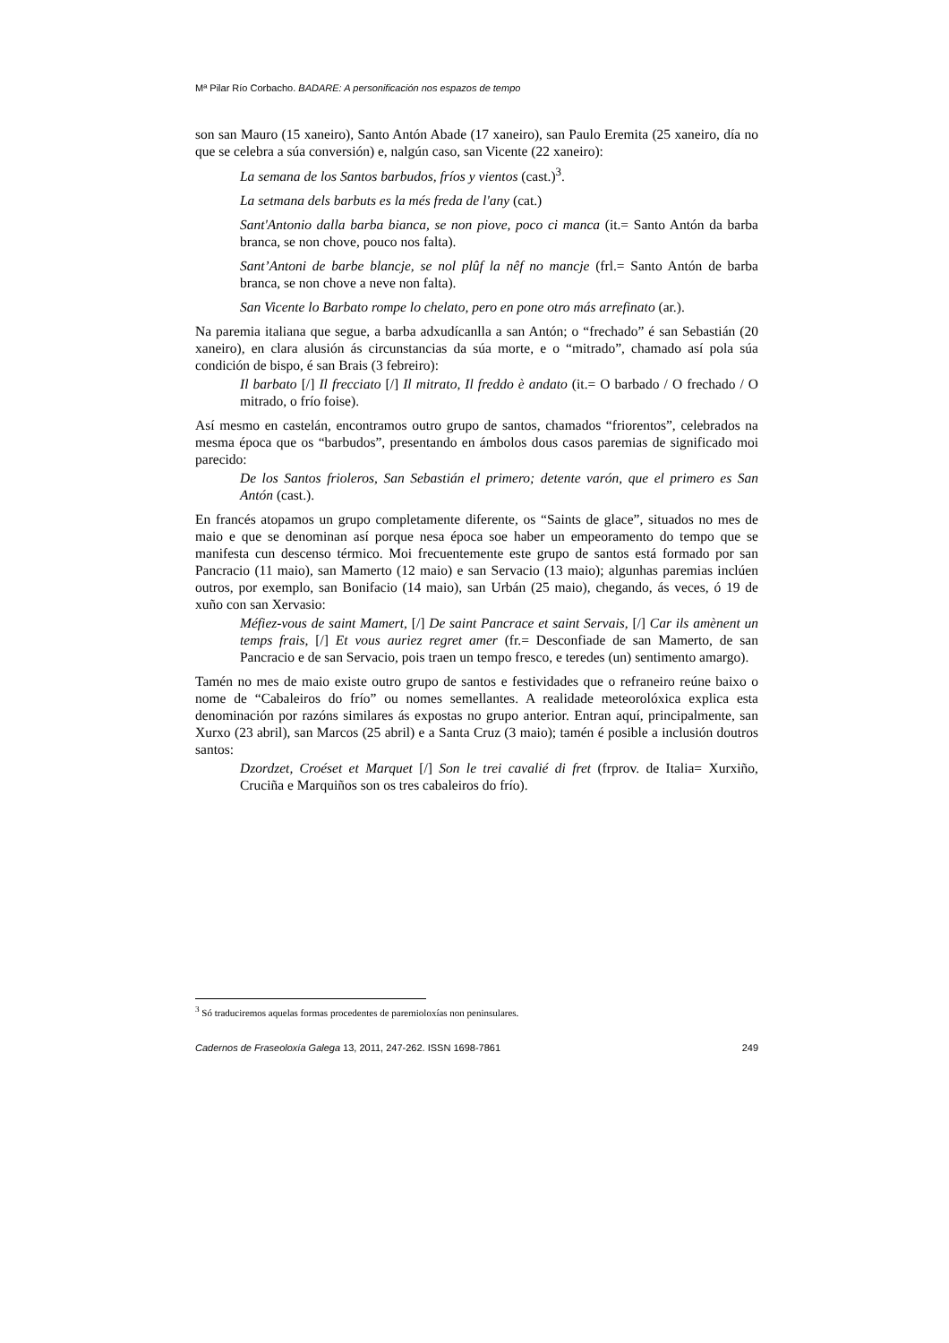Mª Pilar Río Corbacho. BADARE: A personificación nos espazos de tempo
son san Mauro (15 xaneiro), Santo Antón Abade (17 xaneiro), san Paulo Eremita (25 xaneiro, día no que se celebra a súa conversión) e, nalgún caso, san Vicente (22 xaneiro):
La semana de los Santos barbudos, fríos y vientos (cast.)<sup>3</sup>.
La setmana dels barbuts es la més freda de l'any (cat.)
Sant'Antonio dalla barba bianca, se non piove, poco ci manca (it.= Santo Antón da barba branca, se non chove, pouco nos falta).
Sant’Antoni de barbe blancje, se nol plûf la nêf no mancje (frl.= Santo Antón de barba branca, se non chove a neve non falta).
San Vicente lo Barbato rompe lo chelato, pero en pone otro más arrefinato (ar.).
Na paremia italiana que segue, a barba adxudícanlla a san Antón; o “frechado” é san Sebastián (20 xaneiro), en clara alusión ás circunstancias da súa morte, e o “mitrado”, chamado así pola súa condición de bispo, é san Brais (3 febreiro):
Il barbato [/] Il frecciato [/] Il mitrato, Il freddo è andato (it.= O barbado / O frechado / O mitrado, o frío foise).
Así mesmo en castelán, encontramos outro grupo de santos, chamados “friorentos”, celebrados na mesma época que os “barbudos”, presentando en ámbolos dous casos paremias de significado moi parecido:
De los Santos frioleros, San Sebastián el primero; detente varón, que el primero es San Antón (cast.).
En francés atopamos un grupo completamente diferente, os “Saints de glace”, situados no mes de maio e que se denominan así porque nesa época soe haber un empeoramento do tempo que se manifesta cun descenso térmico. Moi frecuentemente este grupo de santos está formado por san Pancracio (11 maio), san Mamerto (12 maio) e san Servacio (13 maio); algunhas paremias inclúen outros, por exemplo, san Bonifacio (14 maio), san Urbán (25 maio), chegando, ás veces, ó 19 de xuño con san Xervasio:
Méfiez-vous de saint Mamert, [/] De saint Pancrace et saint Servais, [/] Car ils amènent un temps frais, [/] Et vous auriez regret amer (fr.= Desconfiade de san Mamerto, de san Pancracio e de san Servacio, pois traen un tempo fresco, e teredes (un) sentimento amargo).
Tamén no mes de maio existe outro grupo de santos e festividades que o refraneiro reúne baixo o nome de “Cabaleiros do frío” ou nomes semellantes. A realidade meteorolóxica explica esta denominación por razóns similares ás expostas no grupo anterior. Entran aquí, principalmente, san Xurxo (23 abril), san Marcos (25 abril) e a Santa Cruz (3 maio); tamén é posible a inclusión doutros santos:
Dzordzet, Croéset et Marquet [/] Son le trei cavalié di fret (frprov. de Italia= Xurxiño, Cruciña e Marquiños son os tres cabaleiros do frío).
<sup>3</sup> Só traduciremos aquelas formas procedentes de paremioloxías non peninsulares.
Cadernos de Fraseoloxía Galega 13, 2011, 247-262. ISSN 1698-7861 249